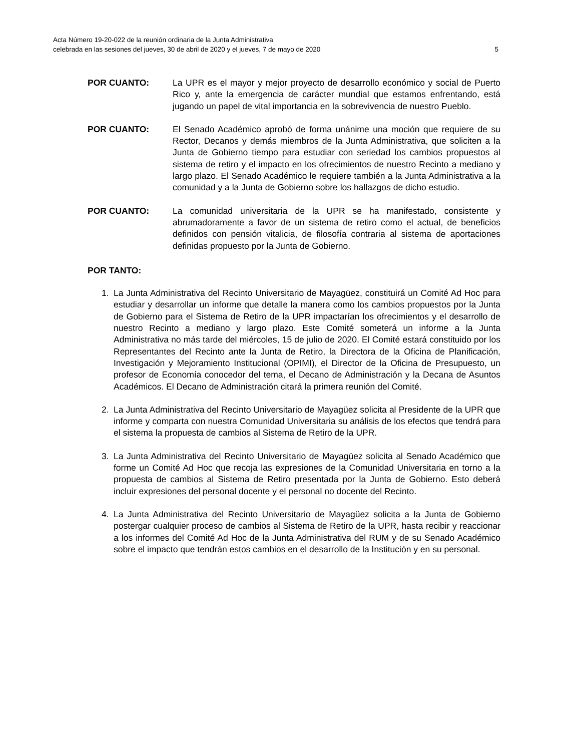Acta Número 19-20-022 de la reunión ordinaria de la Junta Administrativa
celebrada en las sesiones del jueves, 30 de abril de 2020 y el jueves, 7 de mayo de 2020 5
POR CUANTO: La UPR es el mayor y mejor proyecto de desarrollo económico y social de Puerto Rico y, ante la emergencia de carácter mundial que estamos enfrentando, está jugando un papel de vital importancia en la sobrevivencia de nuestro Pueblo.
POR CUANTO: El Senado Académico aprobó de forma unánime una moción que requiere de su Rector, Decanos y demás miembros de la Junta Administrativa, que soliciten a la Junta de Gobierno tiempo para estudiar con seriedad los cambios propuestos al sistema de retiro y el impacto en los ofrecimientos de nuestro Recinto a mediano y largo plazo. El Senado Académico le requiere también a la Junta Administrativa a la comunidad y a la Junta de Gobierno sobre los hallazgos de dicho estudio.
POR CUANTO: La comunidad universitaria de la UPR se ha manifestado, consistente y abrumadoramente a favor de un sistema de retiro como el actual, de beneficios definidos con pensión vitalicia, de filosofía contraria al sistema de aportaciones definidas propuesto por la Junta de Gobierno.
POR TANTO:
1. La Junta Administrativa del Recinto Universitario de Mayagüez, constituirá un Comité Ad Hoc para estudiar y desarrollar un informe que detalle la manera como los cambios propuestos por la Junta de Gobierno para el Sistema de Retiro de la UPR impactarían los ofrecimientos y el desarrollo de nuestro Recinto a mediano y largo plazo. Este Comité someterá un informe a la Junta Administrativa no más tarde del miércoles, 15 de julio de 2020. El Comité estará constituido por los Representantes del Recinto ante la Junta de Retiro, la Directora de la Oficina de Planificación, Investigación y Mejoramiento Institucional (OPIMI), el Director de la Oficina de Presupuesto, un profesor de Economía conocedor del tema, el Decano de Administración y la Decana de Asuntos Académicos. El Decano de Administración citará la primera reunión del Comité.
2. La Junta Administrativa del Recinto Universitario de Mayagüez solicita al Presidente de la UPR que informe y comparta con nuestra Comunidad Universitaria su análisis de los efectos que tendrá para el sistema la propuesta de cambios al Sistema de Retiro de la UPR.
3. La Junta Administrativa del Recinto Universitario de Mayagüez solicita al Senado Académico que forme un Comité Ad Hoc que recoja las expresiones de la Comunidad Universitaria en torno a la propuesta de cambios al Sistema de Retiro presentada por la Junta de Gobierno. Esto deberá incluir expresiones del personal docente y el personal no docente del Recinto.
4. La Junta Administrativa del Recinto Universitario de Mayagüez solicita a la Junta de Gobierno postergar cualquier proceso de cambios al Sistema de Retiro de la UPR, hasta recibir y reaccionar a los informes del Comité Ad Hoc de la Junta Administrativa del RUM y de su Senado Académico sobre el impacto que tendrán estos cambios en el desarrollo de la Institución y en su personal.